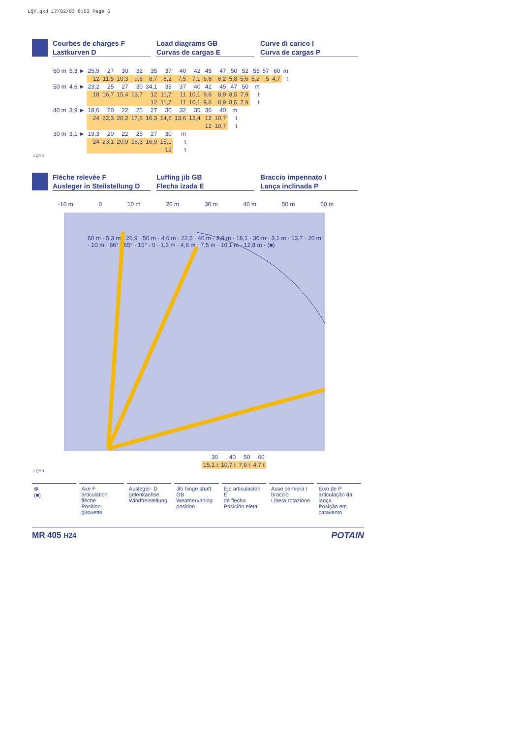LQY.qxd 17/02/03 8:53 Page 6
Courbes de charges F
Lastkurven D
Load diagrams GB
Curvas de cargas E
Curve di carico I
Curva de cargas P
| 60 m | 5,3 ► | 25,9 | 27 | 30 | 32 | 35 | 37 | 40 | 42 | 45 | 47 | 50 | 52 | 55 | 57 | 60 | m |
| | | 12 | 11,5 | 10,3 | 9,6 | 8,7 | 8,2 | 7,5 | 7,1 | 6,6 | 6,2 | 5,8 | 5,6 | 5,2 | 5 | 4,7 | t |
| 50 m | 4,6 ► | 23,2 | 25 | 27 | 30 | 34,1 | 35 | 37 | 40 | 42 | 45 | 47 | 50 | m | | | |
| | | 18 | 16,7 | 15,4 | 13,7 | 12 | 11,7 | 11 | 10,1 | 9,6 | 8,9 | 8,5 | 7,9 | t | | | |
| | | | | | | 12 | 11,7 | 11 | 10,1 | 9,6 | 8,9 | 8,5 | 7,9 | t | | | |
| 40 m | 3,9 ► | 18,6 | 20 | 22 | 25 | 27 | 30 | 32 | 35 | 36 | 40 | m | | | | | |
| | | 24 | 22,3 | 20,2 | 17,6 | 16,3 | 14,6 | 13,6 | 12,4 | 12 | 10,7 | t | | | | | |
| | | | | | | | | | | 12 | 10,7 | t | | | | | |
| 30 m | 3,1 ► | 19,3 | 20 | 22 | 25 | 27 | 30 | m | | | | | | | | | |
| | | 24 | 23,1 | 20,9 | 18,3 | 16,9 | 15,1 | t | | | | | | | | | |
| | | | | | | | 12 | t | | | | | | | | | |
LQY 2
Flèche relevée F
Ausleger in Steilstellung D
Luffing jib GB
Flecha izada E
Braccio impennato I
Lança inclinada P
-10 m 0 10 m 20 m 30 m 40 m 50 m 60 m
60 m · 5,3 m · 26,9 · 50 m · 4,6 m · 22,5 · 40 m · 3,9 m · 18,1 · 30 m · 3,1 m · 13,7 · 20 m · 10 m · 86° · 65° · 15° · 0 · 1,3 m · 4,8 m · 7,5 m · 10,1 m · 12,8 m · (■)
| 30 | 40 | 50 | 60 |
| 15,1 t | 10,7 t | 7,9 t | 4,7 t |
LQY 1
⊗
(■)
Axe F
articulation flèche
Position girouette
Ausleger- D
gelenkachse
Windfreistellung
Jib hinge shaft GB
Weathervaning position
Eje articulación E
de flecha
Posición eleta
Asse cerniera I
braccio
Libera rotazione
Eixo de P
articulação da lança
Posição em catavento
MR 405 H24 POTAIN